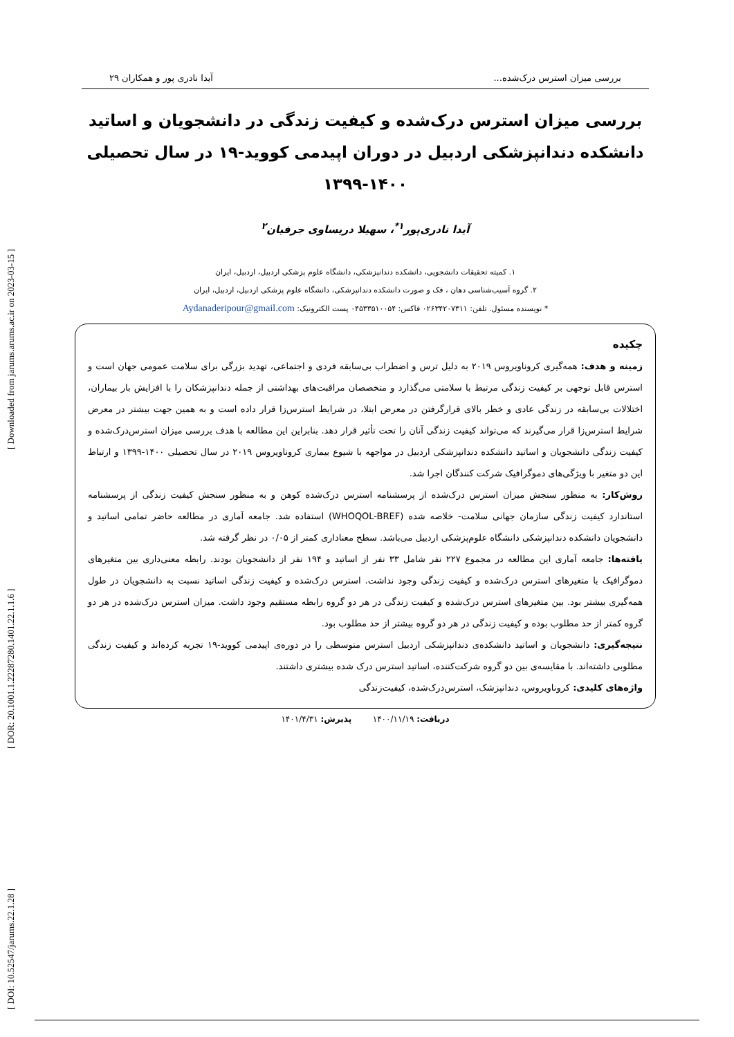[ DOI: 10.52547/jarums.22.1.28 ] [ DOR: 20.1001.1.22287280.1401.22.1.1.6 ] [ Downloaded from jarums.arums.ac.ir on 2023-03-15 ]
بررسی میزان استرس درک‌شده... آیدا نادری پور و همکاران ۲۹
بررسی میزان استرس درک‌شده و کیفیت زندگی در دانشجویان و اساتید دانشکده دندانپزشکی اردبیل در دوران اپیدمی کووید-۱۹ در سال تحصیلی ۱۴۰۰-۱۳۹۹
آیدا نادری‌پور<sup>۱*</sup>، سهیلا دریساوی جرفیان<sup>۲</sup>
۱. کمیته تحقیقات دانشجویی، دانشکده دندانپزشکی، دانشگاه علوم پزشکی اردبیل، اردبیل، ایران
۲. گروه آسیب‌شناسی دهان ، فک و صورت دانشکده دندانپزشکی، دانشگاه علوم پزشکی اردبیل، اردبیل، ایران
* نویسنده مسئول. تلفن: ۰۲۶۳۴۲۰۷۳۱۱ فاکس: ۰۴۵۳۳۵۱۰۰۵۴ پست الکترونیک: Aydanaderipour@gmail.com
چکیده
زمینه و هدف: همه‌گیری کروناویروس ۲۰۱۹ به دلیل ترس و اضطراب بی‌سابقه فردی و اجتماعی، تهدید بزرگی برای سلامت عمومی جهان است و استرس قابل توجهی بر کیفیت زندگی مرتبط با سلامتی می‌گذارد و متخصصان مراقبت‌های بهداشتی از جمله دندانپزشکان را با افزایش بار بیماران، اختلالات بی‌سابقه در زندگی عادی و خطر بالای قرارگرفتن در معرض ابتلا، در شرایط استرس‌زا قرار داده است و به همین جهت بیشتر در معرض شرایط استرس‌زا قرار می‌گیرند که می‌تواند کیفیت زندگی آنان را تحت تأثیر قرار دهد. بنابراین این مطالعه با هدف بررسی میزان استرس‌درک‌شده و کیفیت زندگی دانشجویان و اساتید دانشکده دندانپزشکی اردبیل در مواجهه با شیوع بیماری کروناویروس ۲۰۱۹ در سال تحصیلی ۱۴۰۰-۱۳۹۹ و ارتباط این دو متغیر با ویژگی‌های دموگرافیک شرکت کنندگان اجرا شد.
روش‌کار: به منظور سنجش میزان استرس درک‌شده از پرسشنامه استرس درک‌شده کوهن و به منظور سنجش کیفیت زندگی از پرسشنامه استاندارد کیفیت زندگی سازمان جهانی سلامت- خلاصه شده (WHOQOL-BREF) استفاده شد. جامعه آماری در مطالعه حاضر تمامی اساتید و دانشجویان دانشکده دندانپزشکی دانشگاه علوم‌پزشکی اردبیل می‌باشد. سطح معناداری کمتر از ۰/۰۵ در نظر گرفته شد.
یافته‌ها: جامعه آماری این مطالعه در مجموع ۲۲۷ نفر شامل ۳۳ نفر از اساتید و ۱۹۴ نفر از دانشجویان بودند. رابطه معنی‌داری بین متغیرهای دموگرافیک با متغیرهای استرس درک‌شده و کیفیت زندگی وجود نداشت. استرس درک‌شده و کیفیت زندگی اساتید نسبت به دانشجویان در طول همه‌گیری بیشتر بود. بین متغیرهای استرس درک‌شده و کیفیت زندگی در هر دو گروه رابطه مستقیم وجود داشت. میزان استرس درک‌شده در هر دو گروه کمتر از حد مطلوب بوده و کیفیت زندگی در هر دو گروه بیشتر از حد مطلوب بود.
نتیجه‌گیری: دانشجویان و اساتید دانشکده‌ی دندانپزشکی اردبیل استرس متوسطی را در دوره‌ی اپیدمی کووید-۱۹ تجربه کرده‌اند و کیفیت زندگی مطلوبی داشته‌اند. با مقایسه‌ی بین دو گروه شرکت‌کننده، اساتید استرس درک شده بیشتری داشتند.
واژه‌های کلیدی: کروناویروس، دندانپزشک، استرس‌درک‌شده، کیفیت‌زندگی
دریافت: ۱۴۰۰/۱۱/۱۹ پذیرش: ۱۴۰۱/۴/۳۱